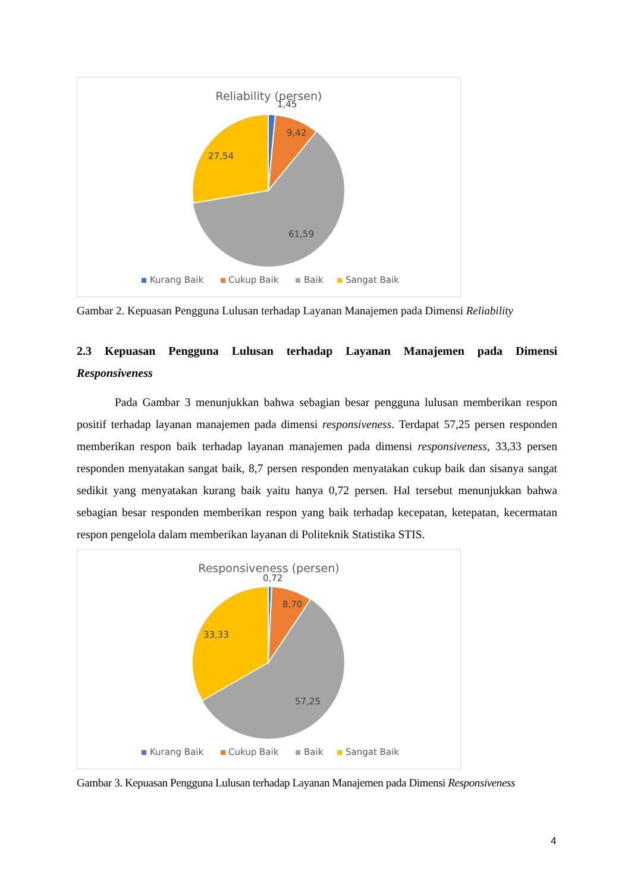Reliability (persen)
1,45
9,42
27,54
61,59
Kurang Baik
Cukup Baik
Baik
Sangat Baik
Gambar 2. Kepuasan Pengguna Lulusan terhadap Layanan Manajemen pada Dimensi Reliability
2.3 Kepuasan Pengguna Lulusan terhadap Layanan Manajemen pada Dimensi
Responsiveness
Pada Gambar 3 menunjukkan bahwa sebagian besar pengguna lulusan memberikan respon positif terhadap layanan manajemen pada dimensi responsiveness. Terdapat 57,25 persen responden memberikan respon baik terhadap layanan manajemen pada dimensi responsiveness, 33,33 persen responden menyatakan sangat baik, 8,7 persen responden menyatakan cukup baik dan sisanya sangat sedikit yang menyatakan kurang baik yaitu hanya 0,72 persen. Hal tersebut menunjukkan bahwa sebagian besar responden memberikan respon yang baik terhadap kecepatan, ketepatan, kecermatan respon pengelola dalam memberikan layanan di Politeknik Statistika STIS.
Responsiveness (persen)
0,72
8,70
33,33
57,25
Kurang Baik
Cukup Baik
Baik
Sangat Baik
Gambar 3. Kepuasan Pengguna Lulusan terhadap Layanan Manajemen pada Dimensi Responsiveness
4